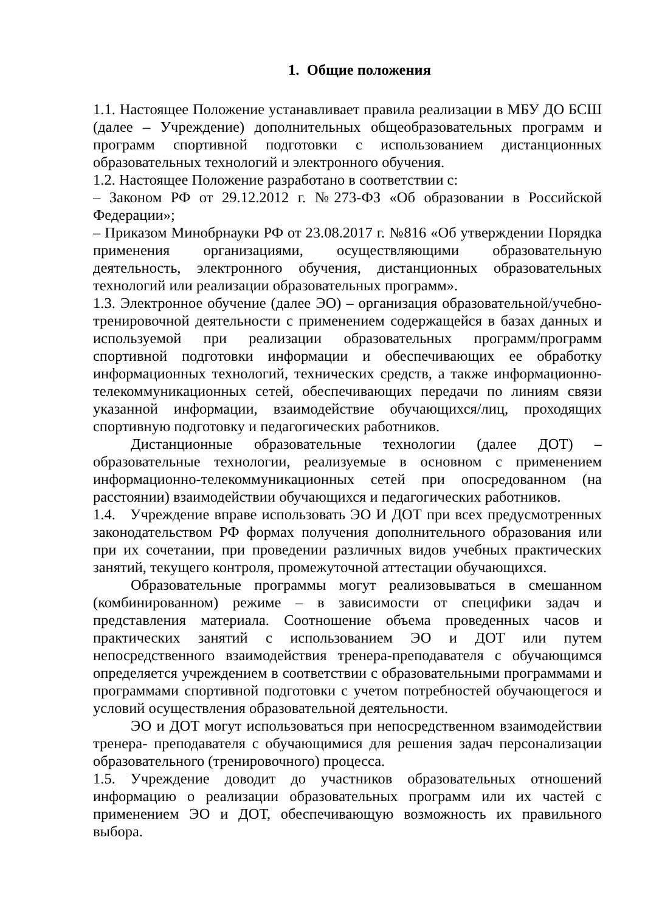1. Общие положения
1.1. Настоящее Положение устанавливает правила реализации в МБУ ДО БСШ (далее – Учреждение) дополнительных общеобразовательных программ и программ спортивной подготовки с использованием дистанционных образовательных технологий и электронного обучения.
1.2. Настоящее Положение разработано в соответствии с:
– Законом РФ от 29.12.2012 г. №273-ФЗ «Об образовании в Российской Федерации»;
– Приказом Минобрнауки РФ от 23.08.2017 г. №816 «Об утверждении Порядка применения организациями, осуществляющими образовательную деятельность, электронного обучения, дистанционных образовательных технологий или реализации образовательных программ».
1.3. Электронное обучение (далее ЭО) – организация образовательной/учебно-тренировочной деятельности с применением содержащейся в базах данных и используемой при реализации образовательных программ/программ спортивной подготовки информации и обеспечивающих ее обработку информационных технологий, технических средств, а также информационно-телекоммуникационных сетей, обеспечивающих передачи по линиям связи указанной информации, взаимодействие обучающихся/лиц, проходящих спортивную подготовку и педагогических работников.
Дистанционные образовательные технологии (далее ДОТ) – образовательные технологии, реализуемые в основном с применением информационно-телекоммуникационных сетей при опосредованном (на расстоянии) взаимодействии обучающихся и педагогических работников.
1.4. Учреждение вправе использовать ЭО И ДОТ при всех предусмотренных законодательством РФ формах получения дополнительного образования или при их сочетании, при проведении различных видов учебных практических занятий, текущего контроля, промежуточной аттестации обучающихся.
Образовательные программы могут реализовываться в смешанном (комбинированном) режиме – в зависимости от специфики задач и представления материала. Соотношение объема проведенных часов и практических занятий с использованием ЭО и ДОТ или путем непосредственного взаимодействия тренера-преподавателя с обучающимся определяется учреждением в соответствии с образовательными программами и программами спортивной подготовки с учетом потребностей обучающегося и условий осуществления образовательной деятельности.
ЭО и ДОТ могут использоваться при непосредственном взаимодействии тренера- преподавателя с обучающимися для решения задач персонализации образовательного (тренировочного) процесса.
1.5. Учреждение доводит до участников образовательных отношений информацию о реализации образовательных программ или их частей с применением ЭО и ДОТ, обеспечивающую возможность их правильного выбора.